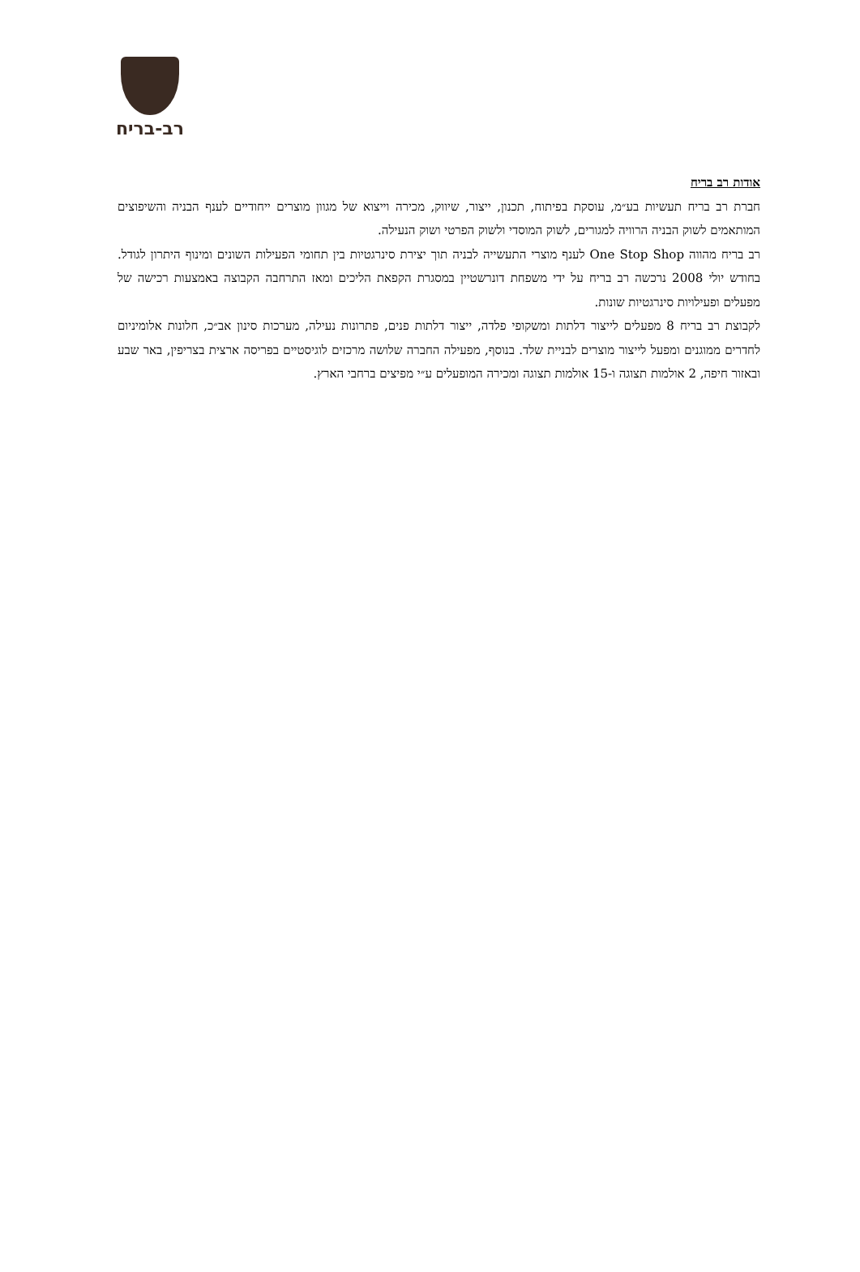רב-בריח
אודות רב בריח
חברת רב בריח תעשיות בע״מ, עוסקת בפיתוח, תכנון, ייצור, שיווק, מכירה וייצוא של מגוון מוצרים ייחודיים לענף הבניה והשיפוצים המותאמים לשוק הבניה הרוויה למגורים, לשוק המוסדי ולשוק הפרטי ושוק הנעילה.
רב בריח מהווה One Stop Shop לענף מוצרי התעשייה לבניה תוך יצירת סינרגטיות בין תחומי הפעילות השונים ומינוף היתרון לגודל. בחודש יולי 2008 נרכשה רב בריח על ידי משפחת דונרשטיין במסגרת הקפאת הליכים ומאז התרחבה הקבוצה באמצעות רכישה של מפעלים ופעילויות סינרגטיות שונות.
לקבוצת רב בריח 8 מפעלים לייצור דלתות ומשקופי פלדה, ייצור דלתות פנים, פתרונות נעילה, מערכות סינון אב״כ, חלונות אלומיניום לחדרים ממוגנים ומפעל לייצור מוצרים לבניית שלד. בנוסף, מפעילה החברה שלושה מרכזים לוגיסטיים בפריסה ארצית בצריפין, באר שבע ובאזור חיפה, 2 אולמות תצוגה ו-15 אולמות תצוגה ומכירה המופעלים ע״י מפיצים ברחבי הארץ.